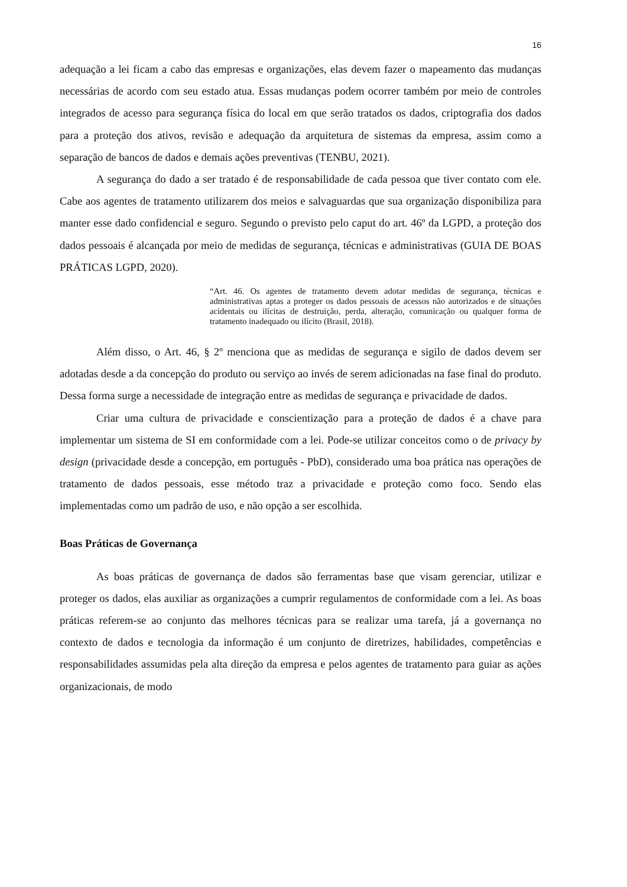16
adequação a lei ficam a cabo das empresas e organizações, elas devem fazer o mapeamento das mudanças necessárias de acordo com seu estado atua. Essas mudanças podem ocorrer também por meio de controles integrados de acesso para segurança física do local em que serão tratados os dados, criptografia dos dados para a proteção dos ativos, revisão e adequação da arquitetura de sistemas da empresa, assim como a separação de bancos de dados e demais ações preventivas (TENBU, 2021).
A segurança do dado a ser tratado é de responsabilidade de cada pessoa que tiver contato com ele. Cabe aos agentes de tratamento utilizarem dos meios e salvaguardas que sua organização disponibiliza para manter esse dado confidencial e seguro. Segundo o previsto pelo caput do art. 46º da LGPD, a proteção dos dados pessoais é alcançada por meio de medidas de segurança, técnicas e administrativas (GUIA DE BOAS PRÁTICAS LGPD, 2020).
“Art. 46. Os agentes de tratamento devem adotar medidas de segurança, técnicas e administrativas aptas a proteger os dados pessoais de acessos não autorizados e de situações acidentais ou ilícitas de destruição, perda, alteração, comunicação ou qualquer forma de tratamento inadequado ou ilícito (Brasil, 2018).
Além disso, o Art. 46, § 2º menciona que as medidas de segurança e sigilo de dados devem ser adotadas desde a da concepção do produto ou serviço ao invés de serem adicionadas na fase final do produto. Dessa forma surge a necessidade de integração entre as medidas de segurança e privacidade de dados.
Criar uma cultura de privacidade e conscientização para a proteção de dados é a chave para implementar um sistema de SI em conformidade com a lei. Pode-se utilizar conceitos como o de privacy by design (privacidade desde a concepção, em português - PbD), considerado uma boa prática nas operações de tratamento de dados pessoais, esse método traz a privacidade e proteção como foco. Sendo elas implementadas como um padrão de uso, e não opção a ser escolhida.
Boas Práticas de Governança
As boas práticas de governança de dados são ferramentas base que visam gerenciar, utilizar e proteger os dados, elas auxiliar as organizações a cumprir regulamentos de conformidade com a lei. As boas práticas referem-se ao conjunto das melhores técnicas para se realizar uma tarefa, já a governança no contexto de dados e tecnologia da informação é um conjunto de diretrizes, habilidades, competências e responsabilidades assumidas pela alta direção da empresa e pelos agentes de tratamento para guiar as ações organizacionais, de modo